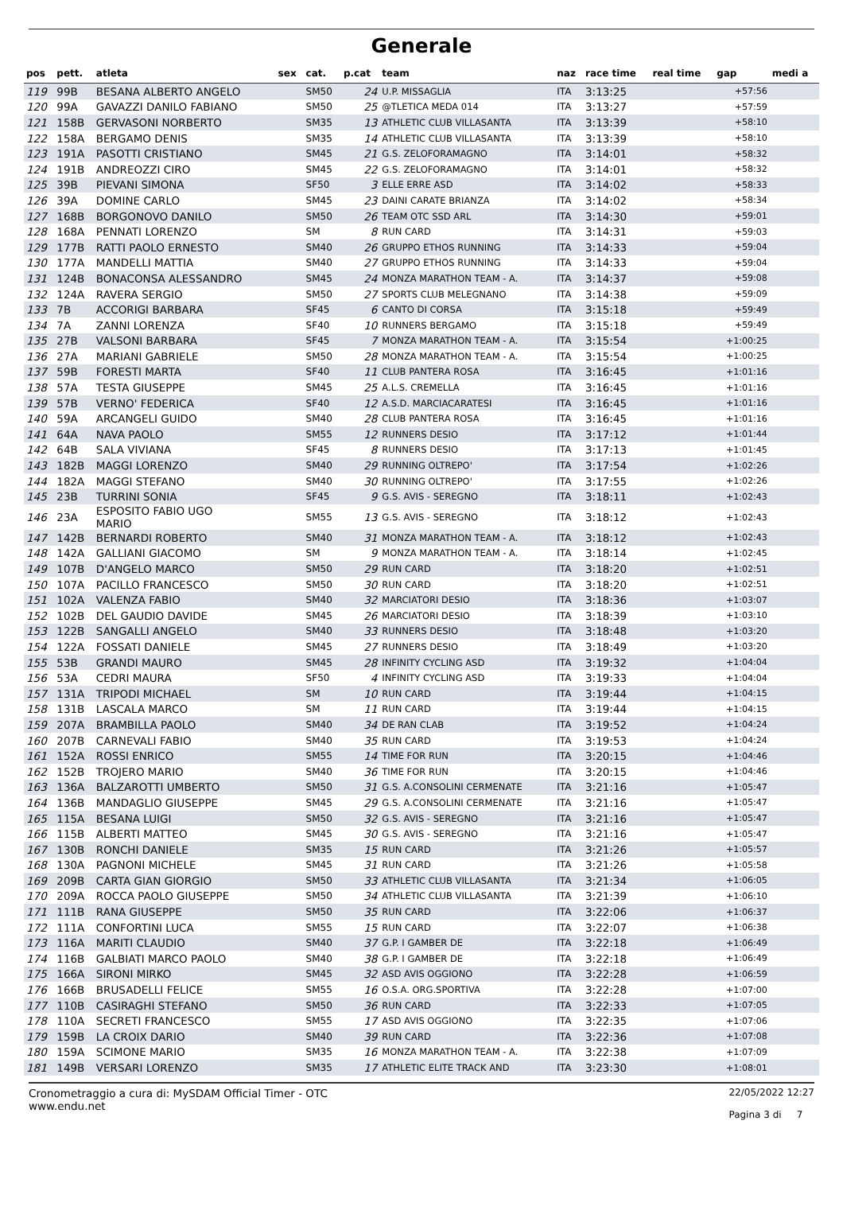Generale
| pos | pett. | atleta | sex | cat. | p.cat | team | naz | race time | real time | gap | medi a |
| --- | --- | --- | --- | --- | --- | --- | --- | --- | --- | --- | --- |
| 119 | 99B | BESANA ALBERTO ANGELO | | SM50 | 24 | U.P. MISSAGLIA | ITA | 3:13:25 | | +57:56 | |
| 120 | 99A | GAVAZZI DANILO FABIANO | | SM50 | 25 | @TLETICA MEDA 014 | ITA | 3:13:27 | | +57:59 | |
| 121 | 158B | GERVASONI NORBERTO | | SM35 | 13 | ATHLETIC CLUB VILLASANTA | ITA | 3:13:39 | | +58:10 | |
| 122 | 158A | BERGAMO DENIS | | SM35 | 14 | ATHLETIC CLUB VILLASANTA | ITA | 3:13:39 | | +58:10 | |
| 123 | 191A | PASOTTI CRISTIANO | | SM45 | 21 | G.S. ZELOFORAMAGNO | ITA | 3:14:01 | | +58:32 | |
| 124 | 191B | ANDREOZZI CIRO | | SM45 | 22 | G.S. ZELOFORAMAGNO | ITA | 3:14:01 | | +58:32 | |
| 125 | 39B | PIEVANI SIMONA | | SF50 | 3 | ELLE ERRE ASD | ITA | 3:14:02 | | +58:33 | |
| 126 | 39A | DOMINE CARLO | | SM45 | 23 | DAINI CARATE BRIANZA | ITA | 3:14:02 | | +58:34 | |
| 127 | 168B | BORGONOVO DANILO | | SM50 | 26 | TEAM OTC SSD ARL | ITA | 3:14:30 | | +59:01 | |
| 128 | 168A | PENNATI LORENZO | | SM | 8 | RUN CARD | ITA | 3:14:31 | | +59:03 | |
| 129 | 177B | RATTI PAOLO ERNESTO | | SM40 | 26 | GRUPPO ETHOS RUNNING | ITA | 3:14:33 | | +59:04 | |
| 130 | 177A | MANDELLI MATTIA | | SM40 | 27 | GRUPPO ETHOS RUNNING | ITA | 3:14:33 | | +59:04 | |
| 131 | 124B | BONACONSA ALESSANDRO | | SM45 | 24 | MONZA MARATHON TEAM - A. | ITA | 3:14:37 | | +59:08 | |
| 132 | 124A | RAVERA SERGIO | | SM50 | 27 | SPORTS CLUB MELEGNANO | ITA | 3:14:38 | | +59:09 | |
| 133 | 7B | ACCORIGI BARBARA | | SF45 | 6 | CANTO DI CORSA | ITA | 3:15:18 | | +59:49 | |
| 134 | 7A | ZANNI LORENZA | | SF40 | 10 | RUNNERS BERGAMO | ITA | 3:15:18 | | +59:49 | |
| 135 | 27B | VALSONI BARBARA | | SF45 | 7 | MONZA MARATHON TEAM - A. | ITA | 3:15:54 | | +1:00:25 | |
| 136 | 27A | MARIANI GABRIELE | | SM50 | 28 | MONZA MARATHON TEAM - A. | ITA | 3:15:54 | | +1:00:25 | |
| 137 | 59B | FORESTI MARTA | | SF40 | 11 | CLUB PANTERA ROSA | ITA | 3:16:45 | | +1:01:16 | |
| 138 | 57A | TESTA GIUSEPPE | | SM45 | 25 | A.L.S. CREMELLA | ITA | 3:16:45 | | +1:01:16 | |
| 139 | 57B | VERNO' FEDERICA | | SF40 | 12 | A.S.D. MARCIACARATESI | ITA | 3:16:45 | | +1:01:16 | |
| 140 | 59A | ARCANGELI GUIDO | | SM40 | 28 | CLUB PANTERA ROSA | ITA | 3:16:45 | | +1:01:16 | |
| 141 | 64A | NAVA PAOLO | | SM55 | 12 | RUNNERS DESIO | ITA | 3:17:12 | | +1:01:44 | |
| 142 | 64B | SALA VIVIANA | | SF45 | 8 | RUNNERS DESIO | ITA | 3:17:13 | | +1:01:45 | |
| 143 | 182B | MAGGI LORENZO | | SM40 | 29 | RUNNING OLTREPO' | ITA | 3:17:54 | | +1:02:26 | |
| 144 | 182A | MAGGI STEFANO | | SM40 | 30 | RUNNING OLTREPO' | ITA | 3:17:55 | | +1:02:26 | |
| 145 | 23B | TURRINI SONIA | | SF45 | 9 | G.S. AVIS - SEREGNO | ITA | 3:18:11 | | +1:02:43 | |
| 146 | 23A | ESPOSITO FABIO UGO MARIO | | SM55 | 13 | G.S. AVIS - SEREGNO | ITA | 3:18:12 | | +1:02:43 | |
| 147 | 142B | BERNARDI ROBERTO | | SM40 | 31 | MONZA MARATHON TEAM - A. | ITA | 3:18:12 | | +1:02:43 | |
| 148 | 142A | GALLIANI GIACOMO | | SM | 9 | MONZA MARATHON TEAM - A. | ITA | 3:18:14 | | +1:02:45 | |
| 149 | 107B | D'ANGELO MARCO | | SM50 | 29 | RUN CARD | ITA | 3:18:20 | | +1:02:51 | |
| 150 | 107A | PACILLO FRANCESCO | | SM50 | 30 | RUN CARD | ITA | 3:18:20 | | +1:02:51 | |
| 151 | 102A | VALENZA FABIO | | SM40 | 32 | MARCIATORI DESIO | ITA | 3:18:36 | | +1:03:07 | |
| 152 | 102B | DEL GAUDIO DAVIDE | | SM45 | 26 | MARCIATORI DESIO | ITA | 3:18:39 | | +1:03:10 | |
| 153 | 122B | SANGALLI ANGELO | | SM40 | 33 | RUNNERS DESIO | ITA | 3:18:48 | | +1:03:20 | |
| 154 | 122A | FOSSATI DANIELE | | SM45 | 27 | RUNNERS DESIO | ITA | 3:18:49 | | +1:03:20 | |
| 155 | 53B | GRANDI MAURO | | SM45 | 28 | INFINITY CYCLING ASD | ITA | 3:19:32 | | +1:04:04 | |
| 156 | 53A | CEDRI MAURA | | SF50 | 4 | INFINITY CYCLING ASD | ITA | 3:19:33 | | +1:04:04 | |
| 157 | 131A | TRIPODI MICHAEL | | SM | 10 | RUN CARD | ITA | 3:19:44 | | +1:04:15 | |
| 158 | 131B | LASCALA MARCO | | SM | 11 | RUN CARD | ITA | 3:19:44 | | +1:04:15 | |
| 159 | 207A | BRAMBILLA PAOLO | | SM40 | 34 | DE RAN CLAB | ITA | 3:19:52 | | +1:04:24 | |
| 160 | 207B | CARNEVALI FABIO | | SM40 | 35 | RUN CARD | ITA | 3:19:53 | | +1:04:24 | |
| 161 | 152A | ROSSI ENRICO | | SM55 | 14 | TIME FOR RUN | ITA | 3:20:15 | | +1:04:46 | |
| 162 | 152B | TROJERO MARIO | | SM40 | 36 | TIME FOR RUN | ITA | 3:20:15 | | +1:04:46 | |
| 163 | 136A | BALZAROTTI UMBERTO | | SM50 | 31 | G.S. A.CONSOLINI CERMENATE | ITA | 3:21:16 | | +1:05:47 | |
| 164 | 136B | MANDAGLIO GIUSEPPE | | SM45 | 29 | G.S. A.CONSOLINI CERMENATE | ITA | 3:21:16 | | +1:05:47 | |
| 165 | 115A | BESANA LUIGI | | SM50 | 32 | G.S. AVIS - SEREGNO | ITA | 3:21:16 | | +1:05:47 | |
| 166 | 115B | ALBERTI MATTEO | | SM45 | 30 | G.S. AVIS - SEREGNO | ITA | 3:21:16 | | +1:05:47 | |
| 167 | 130B | RONCHI DANIELE | | SM35 | 15 | RUN CARD | ITA | 3:21:26 | | +1:05:57 | |
| 168 | 130A | PAGNONI MICHELE | | SM45 | 31 | RUN CARD | ITA | 3:21:26 | | +1:05:58 | |
| 169 | 209B | CARTA GIAN GIORGIO | | SM50 | 33 | ATHLETIC CLUB VILLASANTA | ITA | 3:21:34 | | +1:06:05 | |
| 170 | 209A | ROCCA PAOLO GIUSEPPE | | SM50 | 34 | ATHLETIC CLUB VILLASANTA | ITA | 3:21:39 | | +1:06:10 | |
| 171 | 111B | RANA GIUSEPPE | | SM50 | 35 | RUN CARD | ITA | 3:22:06 | | +1:06:37 | |
| 172 | 111A | CONFORTINI LUCA | | SM55 | 15 | RUN CARD | ITA | 3:22:07 | | +1:06:38 | |
| 173 | 116A | MARITI CLAUDIO | | SM40 | 37 | G.P. I GAMBER DE | ITA | 3:22:18 | | +1:06:49 | |
| 174 | 116B | GALBIATI MARCO PAOLO | | SM40 | 38 | G.P. I GAMBER DE | ITA | 3:22:18 | | +1:06:49 | |
| 175 | 166A | SIRONI MIRKO | | SM45 | 32 | ASD AVIS OGGIONO | ITA | 3:22:28 | | +1:06:59 | |
| 176 | 166B | BRUSADELLI FELICE | | SM55 | 16 | O.S.A. ORG.SPORTIVA | ITA | 3:22:28 | | +1:07:00 | |
| 177 | 110B | CASIRAGHI STEFANO | | SM50 | 36 | RUN CARD | ITA | 3:22:33 | | +1:07:05 | |
| 178 | 110A | SECRETI FRANCESCO | | SM55 | 17 | ASD AVIS OGGIONO | ITA | 3:22:35 | | +1:07:06 | |
| 179 | 159B | LA CROIX DARIO | | SM40 | 39 | RUN CARD | ITA | 3:22:36 | | +1:07:08 | |
| 180 | 159A | SCIMONE MARIO | | SM35 | 16 | MONZA MARATHON TEAM - A. | ITA | 3:22:38 | | +1:07:09 | |
| 181 | 149B | VERSARI LORENZO | | SM35 | 17 | ATHLETIC ELITE TRACK AND | ITA | 3:23:30 | | +1:08:01 | |
Cronometraggio a cura di: MySDAM Official Timer - OTC
www.endu.net
22/05/2022 12:27
Pagina 3 di 7